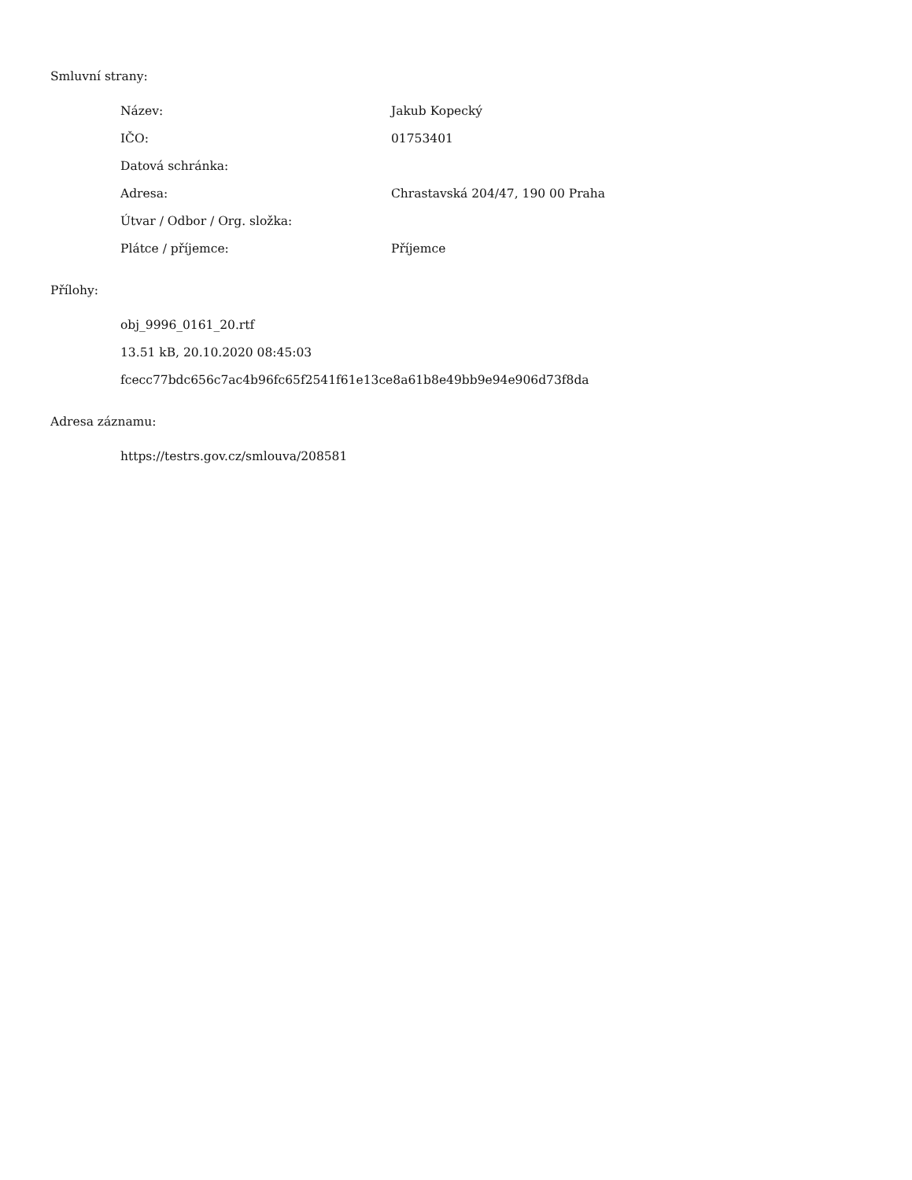Smluvní strany:
| Název: | Jakub Kopecký |
| IČO: | 01753401 |
| Datová schránka: | |
| Adresa: | Chrastavská 204/47, 190 00 Praha |
| Útvar / Odbor / Org. složka: | |
| Plátce / příjemce: | Příjemce |
Přílohy:
obj_9996_0161_20.rtf
13.51 kB, 20.10.2020 08:45:03
fcecc77bdc656c7ac4b96fc65f2541f61e13ce8a61b8e49bb9e94e906d73f8da
Adresa záznamu:
https://testrs.gov.cz/smlouva/208581